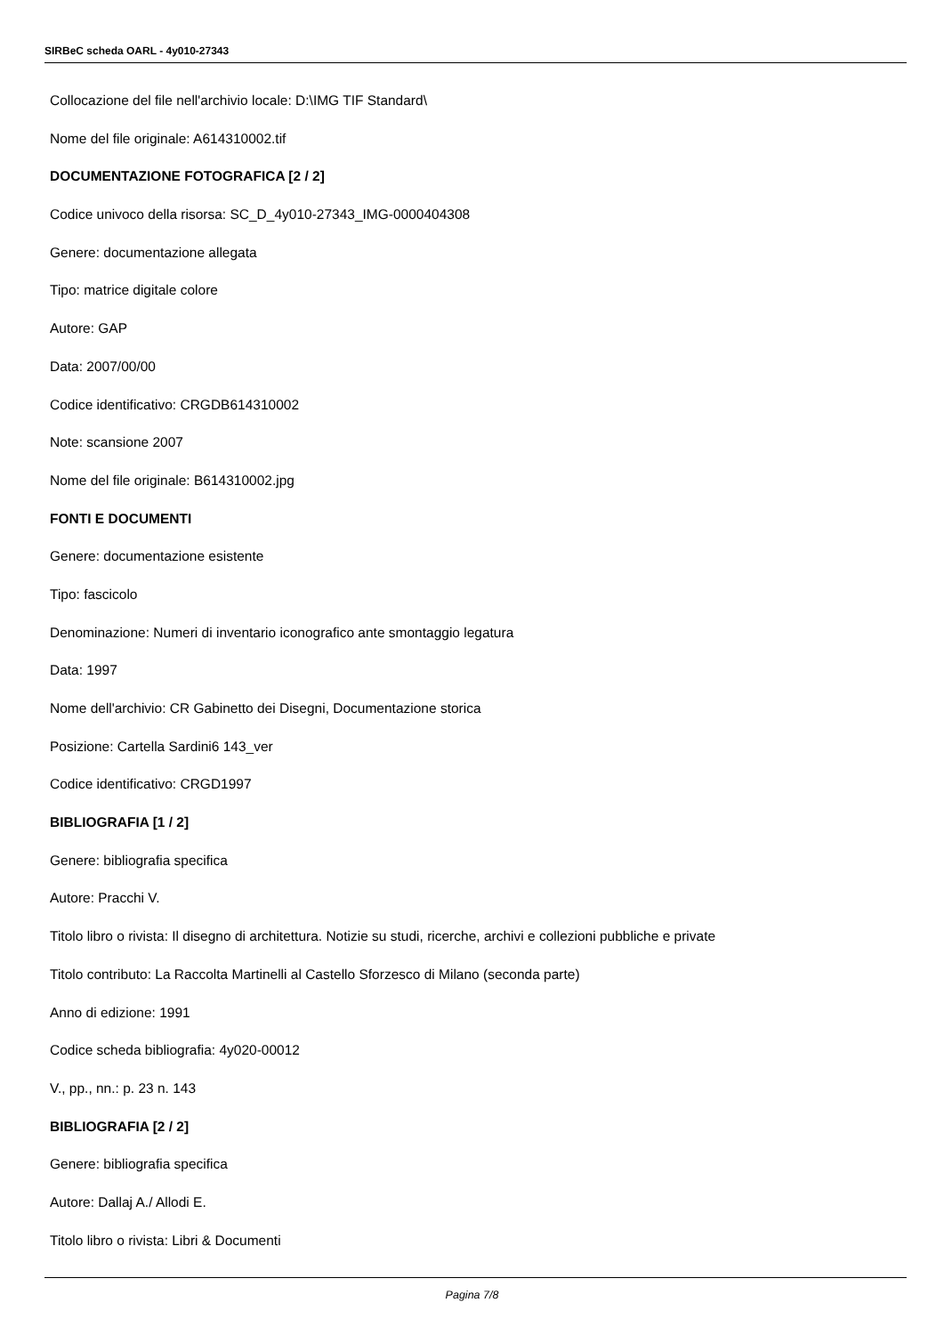SIRBeC scheda OARL - 4y010-27343
Collocazione del file nell'archivio locale: D:\IMG TIF Standard\
Nome del file originale: A614310002.tif
DOCUMENTAZIONE FOTOGRAFICA [2 / 2]
Codice univoco della risorsa: SC_D_4y010-27343_IMG-0000404308
Genere: documentazione allegata
Tipo: matrice digitale colore
Autore: GAP
Data: 2007/00/00
Codice identificativo: CRGDB614310002
Note: scansione 2007
Nome del file originale: B614310002.jpg
FONTI E DOCUMENTI
Genere: documentazione esistente
Tipo: fascicolo
Denominazione: Numeri di inventario iconografico ante smontaggio legatura
Data: 1997
Nome dell'archivio: CR Gabinetto dei Disegni, Documentazione storica
Posizione: Cartella Sardini6 143_ver
Codice identificativo: CRGD1997
BIBLIOGRAFIA [1 / 2]
Genere: bibliografia specifica
Autore: Pracchi V.
Titolo libro o rivista: Il disegno di architettura. Notizie su studi, ricerche, archivi e collezioni pubbliche e private
Titolo contributo: La Raccolta Martinelli al Castello Sforzesco di Milano (seconda parte)
Anno di edizione: 1991
Codice scheda bibliografia: 4y020-00012
V., pp., nn.: p. 23 n. 143
BIBLIOGRAFIA [2 / 2]
Genere: bibliografia specifica
Autore: Dallaj A./ Allodi E.
Titolo libro o rivista: Libri & Documenti
Pagina 7/8